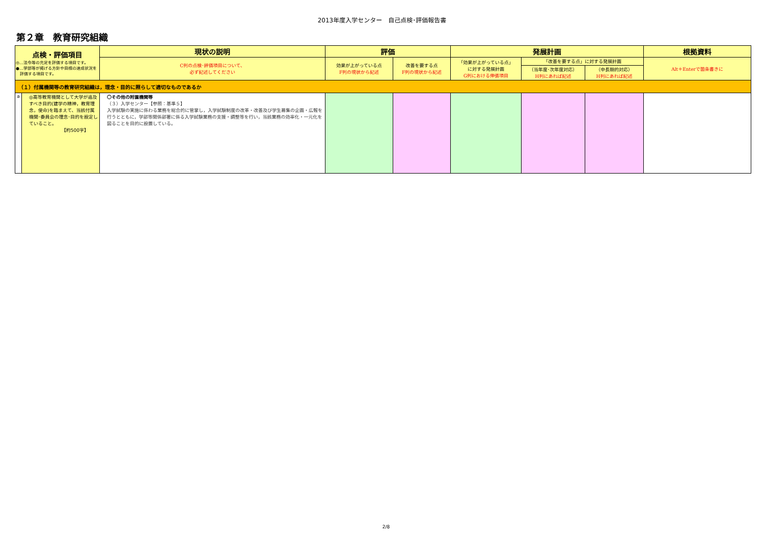2013年度入学センター　自己点検･評価報告書
第２章　教育研究組織
| 点検・評価項目 ◎…法令等の充足を評価する項目です。 ●…学部等が掲げる方針や目標の達成状況を 評価する項目です。 | | 現状の説明 | 評価 | | 発展計画 | | | 根拠資料 |
| --- | --- | --- | --- | --- | --- | --- | --- | --- |
| | | C列の点検･評価項目について、 必ず記述してください | 効果が上がっている点 F列の現状から記述 | 改善を要する点 F列の現状から記述 | 「効果が上がっている点」 に対する発展計画 G列における伸張項目 | 「改善を要する点」に対する発展計画 | | Alt＋Enterで箇条書きに |
| | | | | | | （当年度･次年度対応） H列にあれば記述 | （中長期的対応） H列にあれば記述 | |
| （１）付属機関等の教育研究組織は，理念・目的に照らして適切なものであるか | | | | | | | | |
| a | ◎高等教育機関として大学が追及すべき目的(建学の精神，教育理念，使命)を踏まえて、当該付属機関･委員会の理念･目的を設定していること。 【約500字】 | 〇その他の附置機関等 （３）入学センター【参照：基準５】 入学試験の実施に係わる業務を総合的に管掌し，入学試験制度の改革・改善及び学生募集の企画・広報を行うとともに，学部等関係部署に係る入学試験業務の支援・調整等を行い，当該業務の効率化・一元化を図ることを目的に設置している。 | | | | | | |
2/8